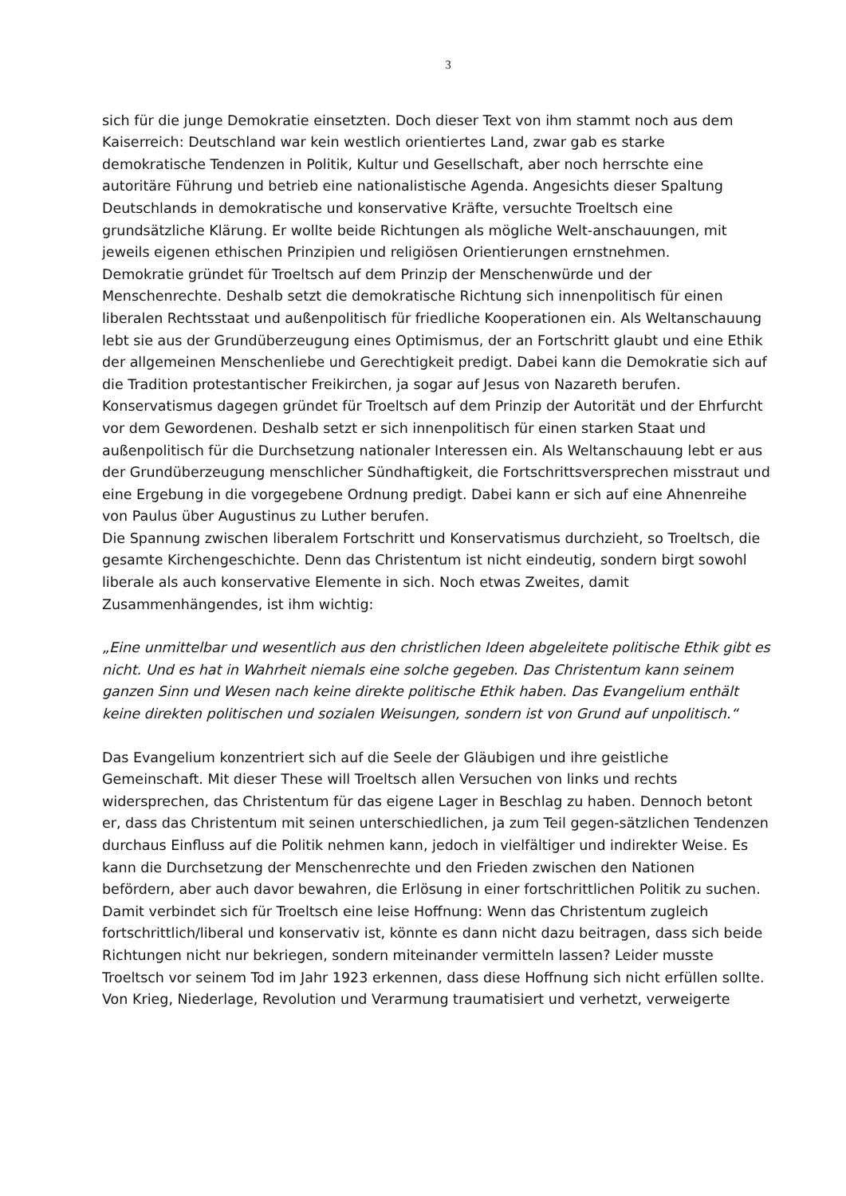3
sich für die junge Demokratie einsetzten. Doch dieser Text von ihm stammt noch aus dem Kaiserreich: Deutschland war kein westlich orientiertes Land, zwar gab es starke demokratische Tendenzen in Politik, Kultur und Gesellschaft, aber noch herrschte eine autoritäre Führung und betrieb eine nationalistische Agenda. Angesichts dieser Spaltung Deutschlands in demokratische und konservative Kräfte, versuchte Troeltsch eine grundsätzliche Klärung. Er wollte beide Richtungen als mögliche Welt-anschauungen, mit jeweils eigenen ethischen Prinzipien und religiösen Orientierungen ernstnehmen.
Demokratie gründet für Troeltsch auf dem Prinzip der Menschenwürde und der Menschenrechte. Deshalb setzt die demokratische Richtung sich innenpolitisch für einen liberalen Rechtsstaat und außenpolitisch für friedliche Kooperationen ein. Als Weltanschauung lebt sie aus der Grundüberzeugung eines Optimismus, der an Fortschritt glaubt und eine Ethik der allgemeinen Menschenliebe und Gerechtigkeit predigt. Dabei kann die Demokratie sich auf die Tradition protestantischer Freikirchen, ja sogar auf Jesus von Nazareth berufen. Konservatismus dagegen gründet für Troeltsch auf dem Prinzip der Autorität und der Ehrfurcht vor dem Gewordenen. Deshalb setzt er sich innenpolitisch für einen starken Staat und außenpolitisch für die Durchsetzung nationaler Interessen ein. Als Weltanschauung lebt er aus der Grundüberzeugung menschlicher Sündhaftigkeit, die Fortschrittsversprechen misstraut und eine Ergebung in die vorgegebene Ordnung predigt. Dabei kann er sich auf eine Ahnenreihe von Paulus über Augustinus zu Luther berufen.
Die Spannung zwischen liberalem Fortschritt und Konservatismus durchzieht, so Troeltsch, die gesamte Kirchengeschichte. Denn das Christentum ist nicht eindeutig, sondern birgt sowohl liberale als auch konservative Elemente in sich. Noch etwas Zweites, damit Zusammenhängendes, ist ihm wichtig:
„Eine unmittelbar und wesentlich aus den christlichen Ideen abgeleitete politische Ethik gibt es nicht. Und es hat in Wahrheit niemals eine solche gegeben. Das Christentum kann seinem ganzen Sinn und Wesen nach keine direkte politische Ethik haben. Das Evangelium enthält keine direkten politischen und sozialen Weisungen, sondern ist von Grund auf unpolitisch.“
Das Evangelium konzentriert sich auf die Seele der Gläubigen und ihre geistliche Gemeinschaft. Mit dieser These will Troeltsch allen Versuchen von links und rechts widersprechen, das Christentum für das eigene Lager in Beschlag zu haben. Dennoch betont er, dass das Christentum mit seinen unterschiedlichen, ja zum Teil gegen-sätzlichen Tendenzen durchaus Einfluss auf die Politik nehmen kann, jedoch in vielfältiger und indirekter Weise. Es kann die Durchsetzung der Menschenrechte und den Frieden zwischen den Nationen befördern, aber auch davor bewahren, die Erlösung in einer fortschrittlichen Politik zu suchen. Damit verbindet sich für Troeltsch eine leise Hoffnung: Wenn das Christentum zugleich fortschrittlich/liberal und konservativ ist, könnte es dann nicht dazu beitragen, dass sich beide Richtungen nicht nur bekriegen, sondern miteinander vermitteln lassen? Leider musste Troeltsch vor seinem Tod im Jahr 1923 erkennen, dass diese Hoffnung sich nicht erfüllen sollte. Von Krieg, Niederlage, Revolution und Verarmung traumatisiert und verhetzt, verweigerte